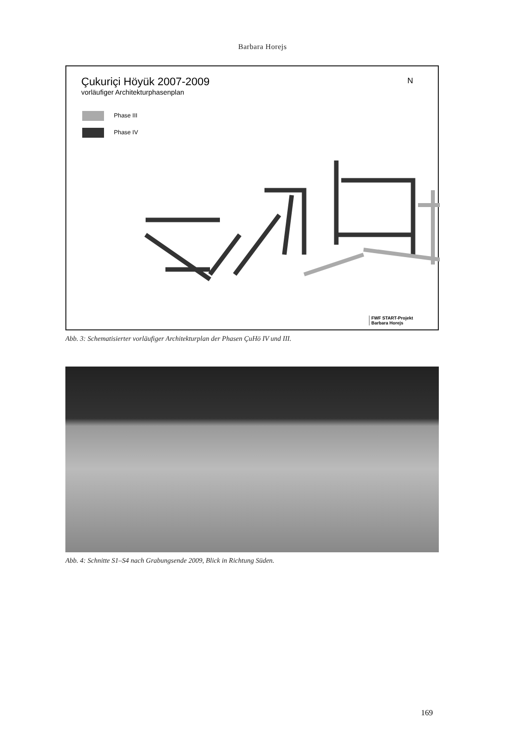Barbara Horejs
Çukuriçi Höyük 2007-2009
vorläufiger Architekturphasenplan
Phase III
Phase IV
N
FWF START-Projekt
Barbara Horejs
Abb. 3: Schematisierter vorläufiger Architekturplan der Phasen ÇuHö IV und III.
Abb. 4: Schnitte S1–S4 nach Grabungsende 2009, Blick in Richtung Süden.
169